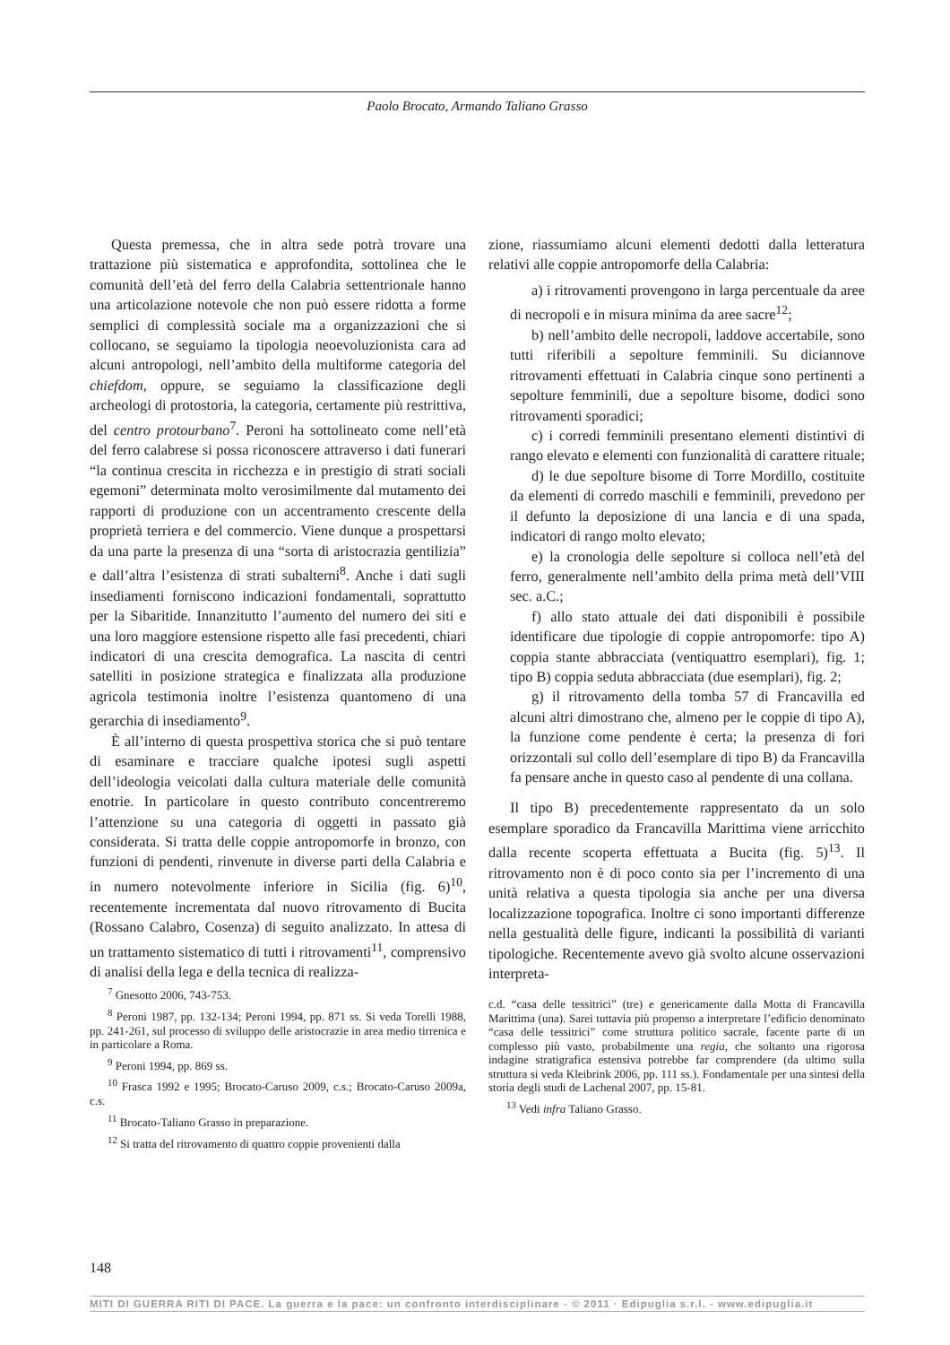Paolo Brocato, Armando Taliano Grasso
Questa premessa, che in altra sede potrà trovare una trattazione più sistematica e approfondita, sottolinea che le comunità dell’età del ferro della Calabria settentrionale hanno una articolazione notevole che non può essere ridotta a forme semplici di complessità sociale ma a organizzazioni che si collocano, se seguiamo la tipologia neoevoluzionista cara ad alcuni antropologi, nell’ambito della multiforme categoria del chiefdom, oppure, se seguiamo la classificazione degli archeologi di protostoria, la categoria, certamente più restrittiva, del centro protourbano<sup>7</sup>. Peroni ha sottolineato come nell’età del ferro calabrese si possa riconoscere attraverso i dati funerari “la continua crescita in ricchezza e in prestigio di strati sociali egemoni” determinata molto verosimilmente dal mutamento dei rapporti di produzione con un accentramento crescente della proprietà terriera e del commercio. Viene dunque a prospettarsi da una parte la presenza di una “sorta di aristocrazia gentilizia” e dall’altra l’esistenza di strati subalterni<sup>8</sup>. Anche i dati sugli insediamenti forniscono indicazioni fondamentali, soprattutto per la Sibaritide. Innanzitutto l’aumento del numero dei siti e una loro maggiore estensione rispetto alle fasi precedenti, chiari indicatori di una crescita demografica. La nascita di centri satelliti in posizione strategica e finalizzata alla produzione agricola testimonia inoltre l’esistenza quantomeno di una gerarchia di insediamento<sup>9</sup>.
È all’interno di questa prospettiva storica che si può tentare di esaminare e tracciare qualche ipotesi sugli aspetti dell’ideologia veicolati dalla cultura materiale delle comunità enotrie. In particolare in questo contributo concentreremo l’attenzione su una categoria di oggetti in passato già considerata. Si tratta delle coppie antropomorfe in bronzo, con funzioni di pendenti, rinvenute in diverse parti della Calabria e in numero notevolmente inferiore in Sicilia (fig. 6)<sup>10</sup>, recentemente incrementata dal nuovo ritrovamento di Bucita (Rossano Calabro, Cosenza) di seguito analizzato. In attesa di un trattamento sistematico di tutti i ritrovamenti<sup>11</sup>, comprensivo di analisi della lega e della tecnica di realizza-
zione, riassumiamo alcuni elementi dedotti dalla letteratura relativi alle coppie antropomorfe della Calabria:
a) i ritrovamenti provengono in larga percentuale da aree di necropoli e in misura minima da aree sacre<sup>12</sup>;
b) nell’ambito delle necropoli, laddove accertabile, sono tutti riferibili a sepolture femminili. Su diciannove ritrovamenti effettuati in Calabria cinque sono pertinenti a sepolture femminili, due a sepolture bisome, dodici sono ritrovamenti sporadici;
c) i corredi femminili presentano elementi distintivi di rango elevato e elementi con funzionalità di carattere rituale;
d) le due sepolture bisome di Torre Mordillo, costituite da elementi di corredo maschili e femminili, prevedono per il defunto la deposizione di una lancia e di una spada, indicatori di rango molto elevato;
e) la cronologia delle sepolture si colloca nell’età del ferro, generalmente nell’ambito della prima metà dell’VIII sec. a.C.;
f) allo stato attuale dei dati disponibili è possibile identificare due tipologie di coppie antropomorfe: tipo A) coppia stante abbracciata (ventiquattro esemplari), fig. 1; tipo B) coppia seduta abbracciata (due esemplari), fig. 2;
g) il ritrovamento della tomba 57 di Francavilla ed alcuni altri dimostrano che, almeno per le coppie di tipo A), la funzione come pendente è certa; la presenza di fori orizzontali sul collo dell’esemplare di tipo B) da Francavilla fa pensare anche in questo caso al pendente di una collana.
Il tipo B) precedentemente rappresentato da un solo esemplare sporadico da Francavilla Marittima viene arricchito dalla recente scoperta effettuata a Bucita (fig. 5)<sup>13</sup>. Il ritrovamento non è di poco conto sia per l’incremento di una unità relativa a questa tipologia sia anche per una diversa localizzazione topografica. Inoltre ci sono importanti differenze nella gestualità delle figure, indicanti la possibilità di varianti tipologiche. Recentemente avevo già svolto alcune osservazioni interpreta-
<sup>7</sup> Gnesotto 2006, 743-753.
<sup>8</sup> Peroni 1987, pp. 132-134; Peroni 1994, pp. 871 ss. Si veda Torelli 1988, pp. 241-261, sul processo di sviluppo delle aristocrazie in area medio tirrenica e in particolare a Roma.
<sup>9</sup> Peroni 1994, pp. 869 ss.
<sup>10</sup> Frasca 1992 e 1995; Brocato-Caruso 2009, c.s.; Brocato-Caruso 2009a, c.s.
<sup>11</sup> Brocato-Taliano Grasso in preparazione.
<sup>12</sup> Si tratta del ritrovamento di quattro coppie provenienti dalla
c.d. “casa delle tessitrici” (tre) e genericamente dalla Motta di Francavilla Marittima (una). Sarei tuttavia più propenso a interpretare l’edificio denominato “casa delle tessitrici” come struttura politico sacrale, facente parte di un complesso più vasto, probabilmente una regia, che soltanto una rigorosa indagine stratigrafica estensiva potrebbe far comprendere (da ultimo sulla struttura si veda Kleibrink 2006, pp. 111 ss.). Fondamentale per una sintesi della storia degli studi de Lachenal 2007, pp. 15-81.
<sup>13</sup> Vedi infra Taliano Grasso.
148
MITI DI GUERRA RITI DI PACE. La guerra e la pace: un confronto interdisciplinare - © 2011 · Edipuglia s.r.l. - www.edipuglia.it